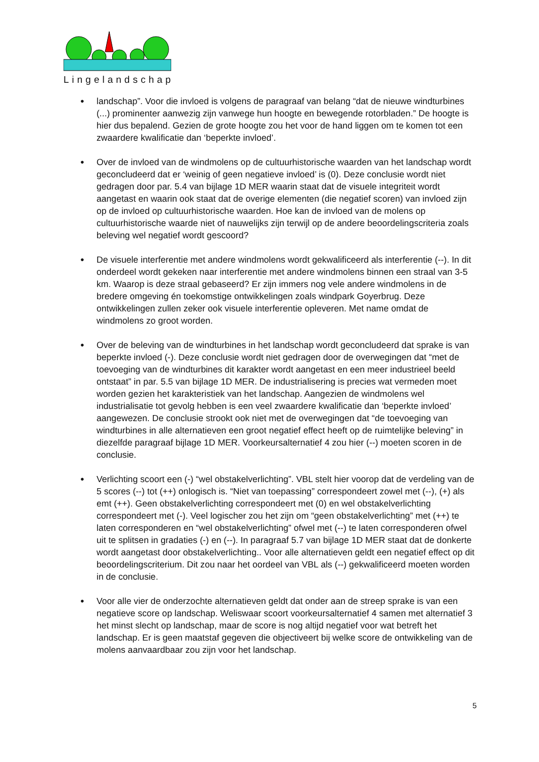Lingelandschap
● landschap”. Voor die invloed is volgens de paragraaf van belang “dat de nieuwe windturbines (...) prominenter aanwezig zijn vanwege hun hoogte en bewegende rotorbladen.” De hoogte is hier dus bepalend. Gezien de grote hoogte zou het voor de hand liggen om te komen tot een zwaardere kwalificatie dan ‘beperkte invloed’.
● Over de invloed van de windmolens op de cultuurhistorische waarden van het landschap wordt geconcludeerd dat er ‘weinig of geen negatieve invloed’ is (0). Deze conclusie wordt niet gedragen door par. 5.4 van bijlage 1D MER waarin staat dat de visuele integriteit wordt aangetast en waarin ook staat dat de overige elementen (die negatief scoren) van invloed zijn op de invloed op cultuurhistorische waarden. Hoe kan de invloed van de molens op cultuurhistorische waarde niet of nauwelijks zijn terwijl op de andere beoordelingscriteria zoals beleving wel negatief wordt gescoord?
● De visuele interferentie met andere windmolens wordt gekwalificeerd als interferentie (--). In dit onderdeel wordt gekeken naar interferentie met andere windmolens binnen een straal van 3-5 km. Waarop is deze straal gebaseerd? Er zijn immers nog vele andere windmolens in de bredere omgeving én toekomstige ontwikkelingen zoals windpark Goyerbrug. Deze ontwikkelingen zullen zeker ook visuele interferentie opleveren. Met name omdat de windmolens zo groot worden.
● Over de beleving van de windturbines in het landschap wordt geconcludeerd dat sprake is van beperkte invloed (-). Deze conclusie wordt niet gedragen door de overwegingen dat “met de toevoeging van de windturbines dit karakter wordt aangetast en een meer industrieel beeld ontstaat” in par. 5.5 van bijlage 1D MER. De industrialisering is precies wat vermeden moet worden gezien het karakteristiek van het landschap. Aangezien de windmolens wel industrialisatie tot gevolg hebben is een veel zwaardere kwalificatie dan ‘beperkte invloed’ aangewezen. De conclusie strookt ook niet met de overwegingen dat “de toevoeging van windturbines in alle alternatieven een groot negatief effect heeft op de ruimtelijke beleving” in diezelfde paragraaf bijlage 1D MER. Voorkeursalternatief 4 zou hier (--) moeten scoren in de conclusie.
● Verlichting scoort een (-) “wel obstakelverlichting”. VBL stelt hier voorop dat de verdeling van de 5 scores (--) tot (++) onlogisch is. “Niet van toepassing” correspondeert zowel met (--), (+) als emt (++). Geen obstakelverlichting correspondeert met (0) en wel obstakelverlichting correspondeert met (-). Veel logischer zou het zijn om “geen obstakelverlichting” met (++) te laten corresponderen en “wel obstakelverlichting” ofwel met (--) te laten corresponderen ofwel uit te splitsen in gradaties (-) en (--). In paragraaf 5.7 van bijlage 1D MER staat dat de donkerte wordt aangetast door obstakelverlichting.. Voor alle alternatieven geldt een negatief effect op dit beoordelingscriterium. Dit zou naar het oordeel van VBL als (--) gekwalificeerd moeten worden in de conclusie.
● Voor alle vier de onderzochte alternatieven geldt dat onder aan de streep sprake is van een negatieve score op landschap. Weliswaar scoort voorkeursalternatief 4 samen met alternatief 3 het minst slecht op landschap, maar de score is nog altijd negatief voor wat betreft het landschap. Er is geen maatstaf gegeven die objectiveert bij welke score de ontwikkeling van de molens aanvaardbaar zou zijn voor het landschap.
5